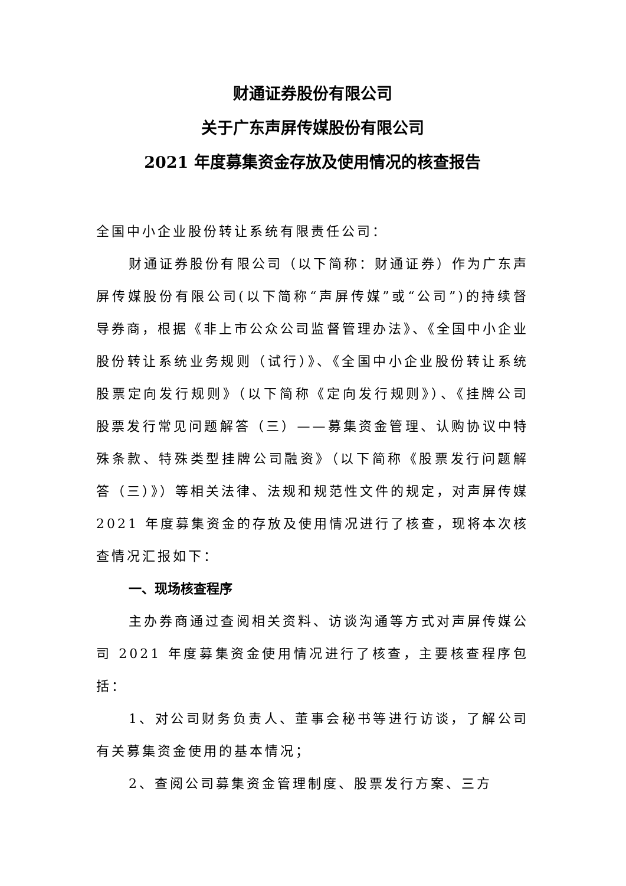财通证券股份有限公司
关于广东声屏传媒股份有限公司
2021 年度募集资金存放及使用情况的核查报告
全国中小企业股份转让系统有限责任公司：
财通证券股份有限公司（以下简称：财通证券）作为广东声屏传媒股份有限公司(以下简称“声屏传媒”或“公司”)的持续督导券商，根据《非上市公众公司监督管理办法》、《全国中小企业股份转让系统业务规则（试行）》、《全国中小企业股份转让系统股票定向发行规则》（以下简称《定向发行规则》）、《挂牌公司股票发行常见问题解答（三）——募集资金管理、认购协议中特殊条款、特殊类型挂牌公司融资》（以下简称《股票发行问题解答（三）》）等相关法律、法规和规范性文件的规定，对声屏传媒 2021 年度募集资金的存放及使用情况进行了核查，现将本次核查情况汇报如下：
一、现场核查程序
主办券商通过查阅相关资料、访谈沟通等方式对声屏传媒公司 2021 年度募集资金使用情况进行了核查，主要核查程序包括：
1、对公司财务负责人、董事会秘书等进行访谈，了解公司有关募集资金使用的基本情况；
2、查阅公司募集资金管理制度、股票发行方案、三方